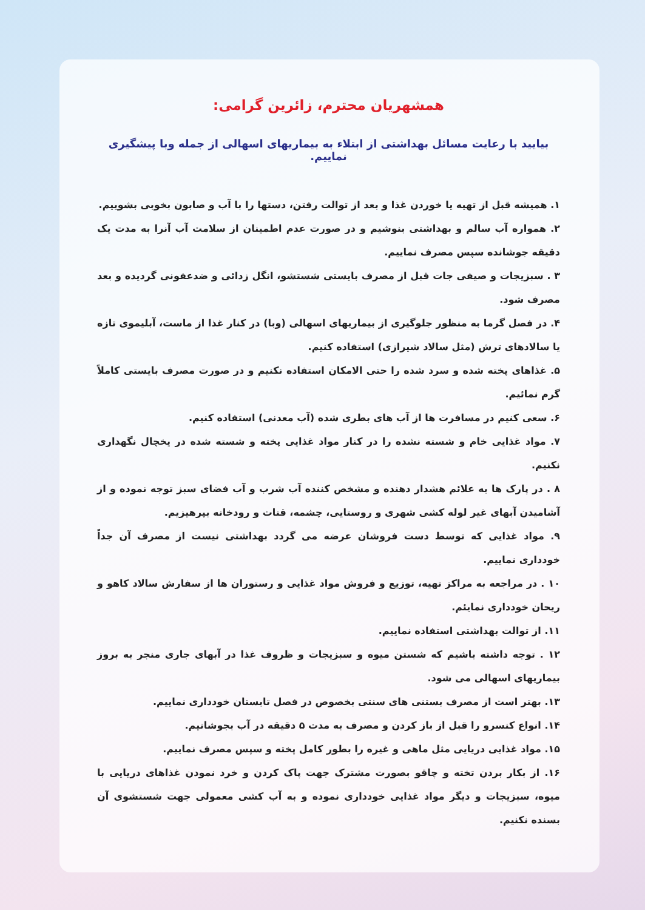همشهریان محترم، زائرین گرامی:
بیایید با رعایت مسائل بهداشتی از ابتلاء به بیماریهای اسهالی از جمله وبا پیشگیری نماییم.
۱. همیشه قبل از تهیه یا خوردن غذا و بعد از توالت رفتن، دستها را با آب و صابون بخوبی بشوییم.
۲. همواره آب سالم و بهداشتی بنوشیم و در صورت عدم اطمینان از سلامت آب آنرا به مدت یک دقیقه جوشانده سپس مصرف نماییم.
۳ . سبزیجات و صیفی جات قبل از مصرف بایستی شستشو، انگل زدائی و ضدعفونی گردیده و بعد مصرف شود.
۴. در فصل گرما به منظور جلوگیری از بیماریهای اسهالی (وبا) در کنار غذا از ماست، آبلیموی تازه یا سالادهای ترش (مثل سالاد شیرازی) استفاده کنیم.
۵. غذاهای پخته شده و سرد شده را حتی الامکان استفاده نکنیم و در صورت مصرف بایستی کاملاً گرم نمائیم.
۶. سعی کنیم در مسافرت ها از آب های بطری شده (آب معدنی) استفاده کنیم.
۷. مواد غذایی خام و شسته نشده را در کنار مواد غذایی پخته و شسته شده در یخچال نگهداری نکنیم.
۸ . در پارک ها به علائم هشدار دهنده و مشخص کننده آب شرب و آب فضای سبز توجه نموده و از آشامیدن آبهای غیر لوله کشی شهری و روستایی، چشمه، قنات و رودخانه بپرهیزیم.
۹. مواد غذایی که توسط دست فروشان عرضه می گردد بهداشتی نیست از مصرف آن جداً خودداری نماییم.
۱۰ . در مراجعه به مراکز تهیه، توزیع و فروش مواد غذایی و رستوران ها از سفارش سالاد کاهو و ریحان خودداری نمایئم.
۱۱. از توالت بهداشتی استفاده نماییم.
۱۲ . توجه داشته باشیم که شستن میوه و سبزیجات و ظروف غذا در آبهای جاری منجر به بروز بیماریهای اسهالی می شود.
۱۳. بهتر است از مصرف بستنی های سنتی بخصوص در فصل تابستان خودداری نماییم.
۱۴. انواع کنسرو را قبل از باز کردن و مصرف به مدت ۵ دقیقه در آب بجوشانیم.
۱۵. مواد غذایی دریایی مثل ماهی و غیره را بطور کامل پخته و سپس مصرف نماییم.
۱۶. از بکار بردن تخته و چاقو بصورت مشترک جهت پاک کردن و خرد نمودن غذاهای دریایی با میوه، سبزیجات و دیگر مواد غذایی خودداری نموده و به آب کشی معمولی جهت شستشوی آن بسنده نکنیم.